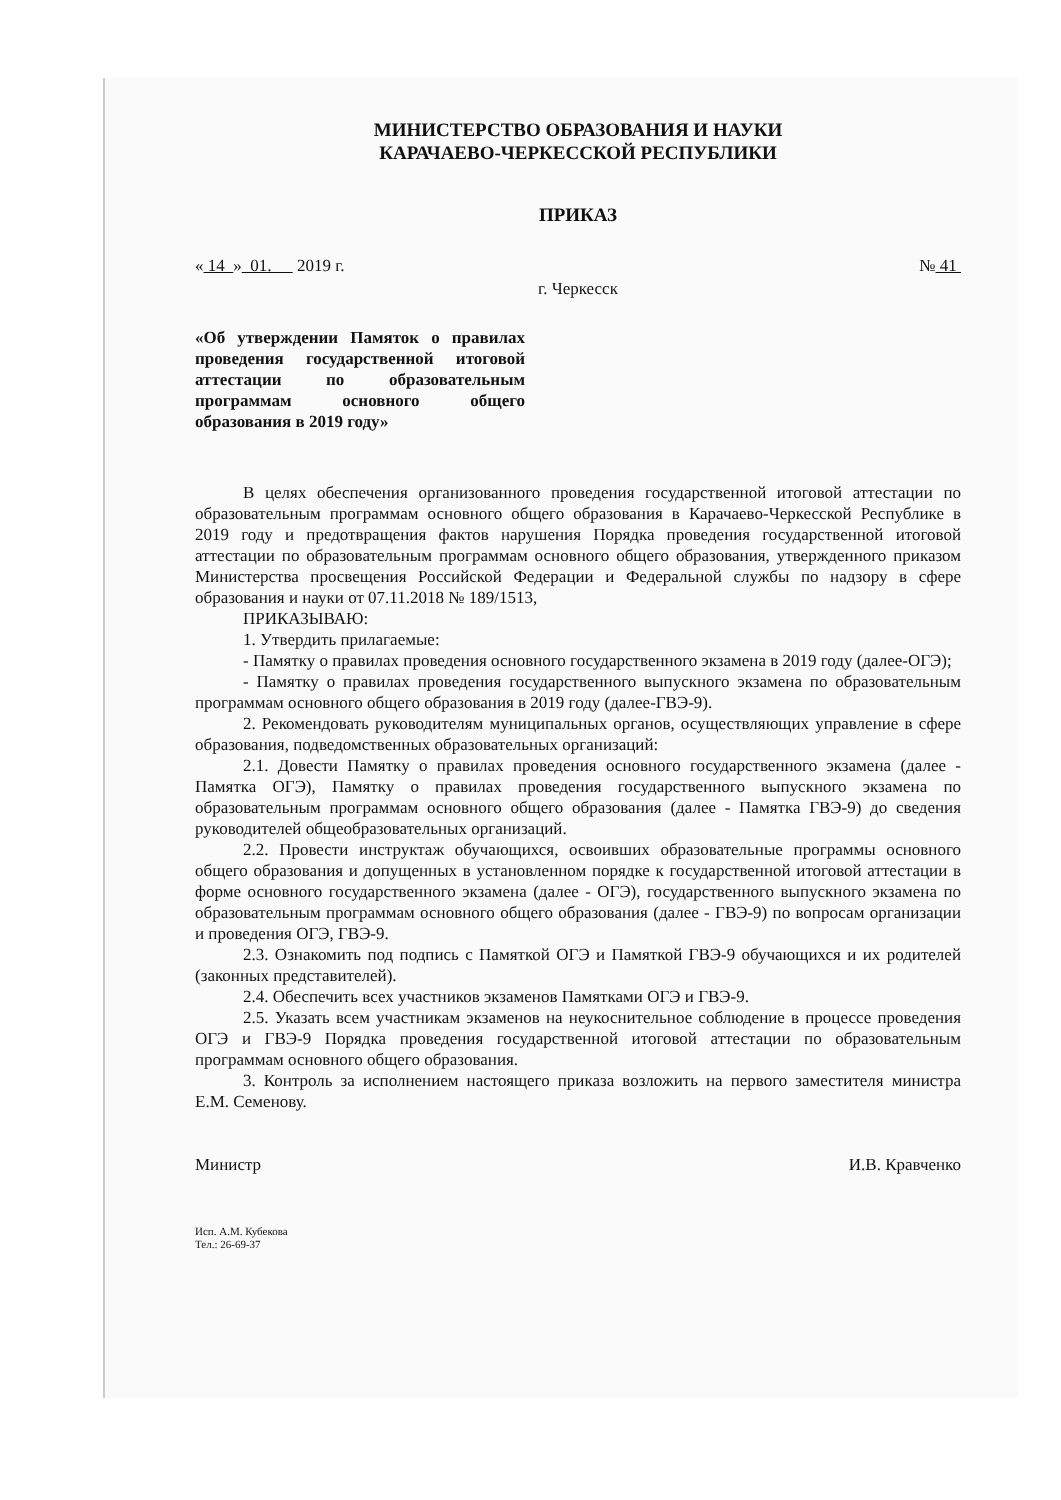МИНИСТЕРСТВО ОБРАЗОВАНИЯ И НАУКИ
КАРАЧАЕВО-ЧЕРКЕССКОЙ РЕСПУБЛИКИ
ПРИКАЗ
« 14 » 01. 2019 г. № 41
г. Черкесск
«Об утверждении Памяток о правилах проведения государственной итоговой аттестации по образовательным программам основного общего образования в 2019 году»
В целях обеспечения организованного проведения государственной итоговой аттестации по образовательным программам основного общего образования в Карачаево-Черкесской Республике в 2019 году и предотвращения фактов нарушения Порядка проведения государственной итоговой аттестации по образовательным программам основного общего образования, утвержденного приказом Министерства просвещения Российской Федерации и Федеральной службы по надзору в сфере образования и науки от 07.11.2018 № 189/1513,
ПРИКАЗЫВАЮ:
1. Утвердить прилагаемые:
- Памятку о правилах проведения основного государственного экзамена в 2019 году (далее-ОГЭ);
- Памятку о правилах проведения государственного выпускного экзамена по образовательным программам основного общего образования в 2019 году (далее-ГВЭ-9).
2. Рекомендовать руководителям муниципальных органов, осуществляющих управление в сфере образования, подведомственных образовательных организаций:
2.1. Довести Памятку о правилах проведения основного государственного экзамена (далее - Памятка ОГЭ), Памятку о правилах проведения государственного выпускного экзамена по образовательным программам основного общего образования (далее - Памятка ГВЭ-9) до сведения руководителей общеобразовательных организаций.
2.2. Провести инструктаж обучающихся, освоивших образовательные программы основного общего образования и допущенных в установленном порядке к государственной итоговой аттестации в форме основного государственного экзамена (далее - ОГЭ), государственного выпускного экзамена по образовательным программам основного общего образования (далее - ГВЭ-9) по вопросам организации и проведения ОГЭ, ГВЭ-9.
2.3. Ознакомить под подпись с Памяткой ОГЭ и Памяткой ГВЭ-9 обучающихся и их родителей (законных представителей).
2.4. Обеспечить всех участников экзаменов Памятками ОГЭ и ГВЭ-9.
2.5. Указать всем участникам экзаменов на неукоснительное соблюдение в процессе проведения ОГЭ и ГВЭ-9 Порядка проведения государственной итоговой аттестации по образовательным программам основного общего образования.
3. Контроль за исполнением настоящего приказа возложить на первого заместителя министра Е.М. Семенову.
Министр И.В. Кравченко
Исп. А.М. Кубекова
Тел.: 26-69-37